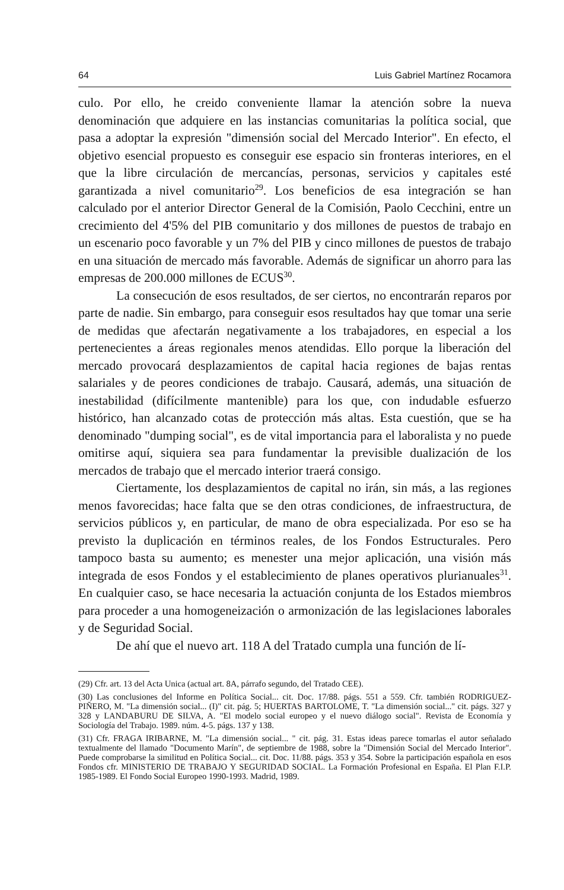64 Luis Gabriel Martínez Rocamora
culo. Por ello, he creido conveniente llamar la atención sobre la nueva denominación que adquiere en las instancias comunitarias la política social, que pasa a adoptar la expresión "dimensión social del Mercado Interior". En efecto, el objetivo esencial propuesto es conseguir ese espacio sin fronteras interiores, en el que la libre circulación de mercancías, personas, servicios y capitales esté garantizada a nivel comunitario<sup>29</sup>. Los beneficios de esa integración se han calculado por el anterior Director General de la Comisión, Paolo Cecchini, entre un crecimiento del 4'5% del PIB comunitario y dos millones de puestos de trabajo en un escenario poco favorable y un 7% del PIB y cinco millones de puestos de trabajo en una situación de mercado más favorable. Además de significar un ahorro para las empresas de 200.000 millones de ECUS<sup>30</sup>.
La consecución de esos resultados, de ser ciertos, no encontrarán reparos por parte de nadie. Sin embargo, para conseguir esos resultados hay que tomar una serie de medidas que afectarán negativamente a los trabajadores, en especial a los pertenecientes a áreas regionales menos atendidas. Ello porque la liberación del mercado provocará desplazamientos de capital hacia regiones de bajas rentas salariales y de peores condiciones de trabajo. Causará, además, una situación de inestabilidad (difícilmente mantenible) para los que, con indudable esfuerzo histórico, han alcanzado cotas de protección más altas. Esta cuestión, que se ha denominado "dumping social", es de vital importancia para el laboralista y no puede omitirse aquí, siquiera sea para fundamentar la previsible dualización de los mercados de trabajo que el mercado interior traerá consigo.
Ciertamente, los desplazamientos de capital no irán, sin más, a las regiones menos favorecidas; hace falta que se den otras condiciones, de infraestructura, de servicios públicos y, en particular, de mano de obra especializada. Por eso se ha previsto la duplicación en términos reales, de los Fondos Estructurales. Pero tampoco basta su aumento; es menester una mejor aplicación, una visión más integrada de esos Fondos y el establecimiento de planes operativos plurianuales<sup>31</sup>. En cualquier caso, se hace necesaria la actuación conjunta de los Estados miembros para proceder a una homogeneización o armonización de las legislaciones laborales y de Seguridad Social.
De ahí que el nuevo art. 118 A del Tratado cumpla una función de lí-
(29) Cfr. art. 13 del Acta Unica (actual art. 8A, párrafo segundo, del Tratado CEE).
(30) Las conclusiones del Informe en Política Social... cit. Doc. 17/88. págs. 551 a 559. Cfr. también RODRIGUEZ-PIÑERO, M. "La dimensión social... (I)" cit. pág. 5; HUERTAS BARTOLOME, T. "La dimensión social..." cit. págs. 327 y 328 y LANDABURU DE SILVA, A. "El modelo social europeo y el nuevo diálogo social". Revista de Economía y Sociología del Trabajo. 1989. núm. 4-5. págs. 137 y 138.
(31) Cfr. FRAGA IRIBARNE, M. "La dimensión social... " cit. pág. 31. Estas ideas parece tomarlas el autor señalado textualmente del llamado "Documento Marín", de septiembre de 1988, sobre la "Dimensión Social del Mercado Interior". Puede comprobarse la similitud en Política Social... cit. Doc. 11/88. págs. 353 y 354. Sobre la participación española en esos Fondos cfr. MINISTERIO DE TRABAJO Y SEGURIDAD SOCIAL. La Formación Profesional en España. El Plan F.I.P. 1985-1989. El Fondo Social Europeo 1990-1993. Madrid, 1989.